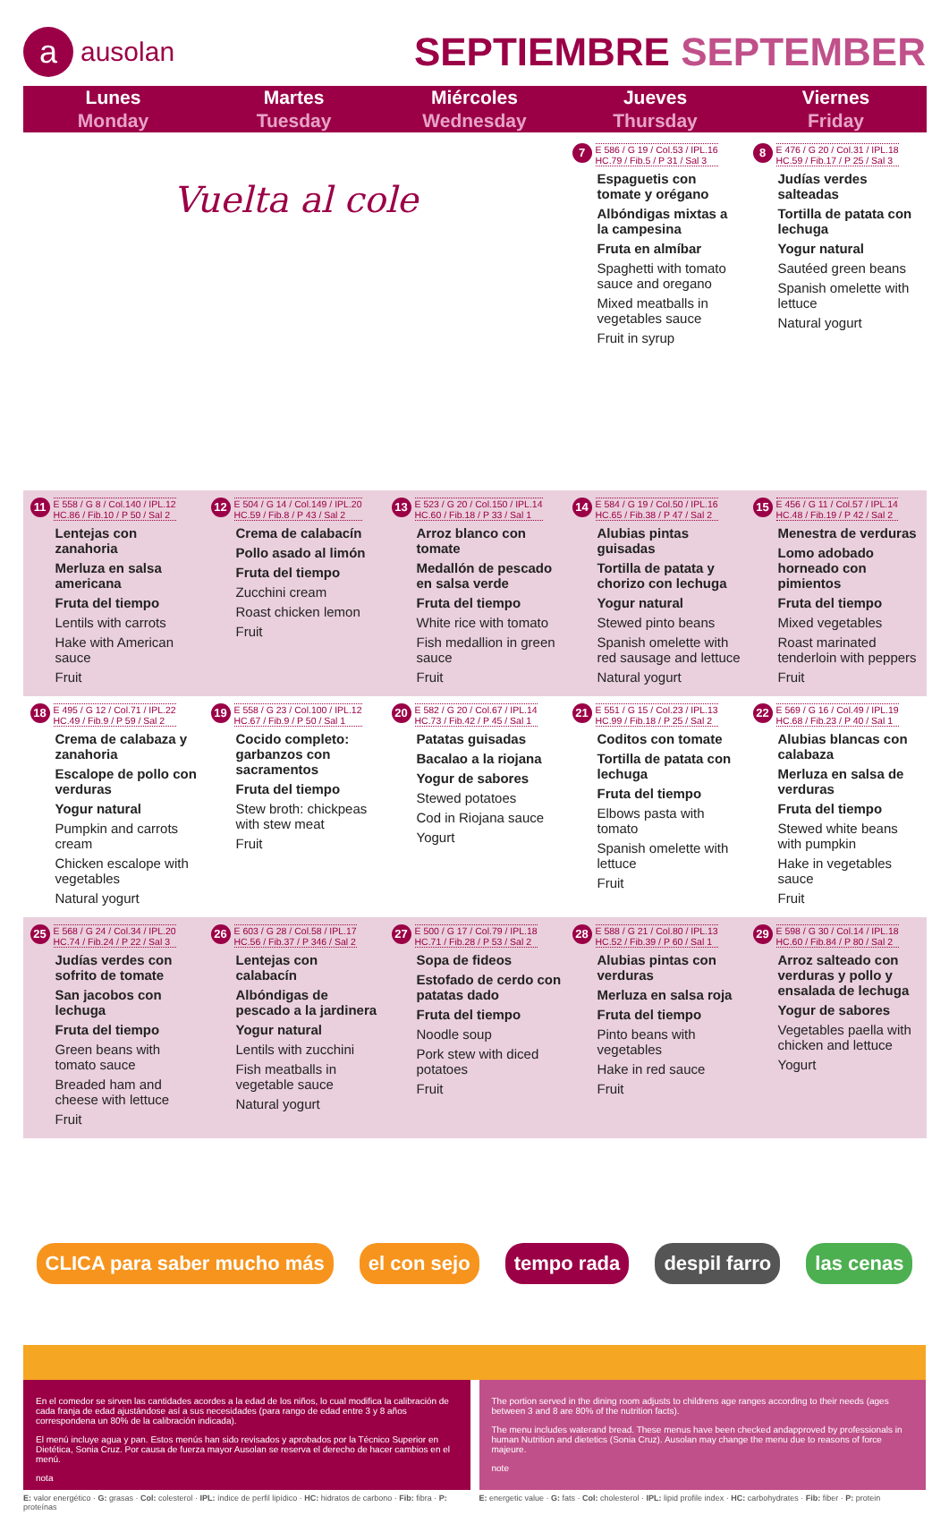aausolan
SEPTIEMBRE SEPTEMBER
| Lunes Monday | Martes Tuesday | Miércoles Wednesday | Jueves Thursday | Viernes Friday |
| --- | --- | --- | --- | --- |
| Vuelta al cole | | | 7 E 586 / G 19 / Col.53 / IPL.16 HC.79 / Fib.5 / P 31 / Sal 3 Espaguetis con tomate y orégano Albóndigas mixtas a la campesina Fruta en almíbar Spaghetti with tomato sauce and oregano Mixed meatballs in vegetables sauce Fruit in syrup | 8 E 476 / G 20 / Col.31 / IPL.18 HC.59 / Fib.17 / P 25 / Sal 3 Judías verdes salteadas Tortilla de patata con lechuga Yogur natural Sautéed green beans Spanish omelette with lettuce Natural yogurt |
| 11 E 558 / G 8 / Col.140 / IPL.12 HC.86 / Fib.10 / P 50 / Sal 2 Lentejas con zanahoria Merluza en salsa americana Fruta del tiempo Lentils with carrots Hake with American sauce Fruit | 12 E 504 / G 14 / Col.149 / IPL.20 HC.59 / Fib.8 / P 43 / Sal 2 Crema de calabacín Pollo asado al limón Fruta del tiempo Zucchini cream Roast chicken lemon Fruit | 13 E 523 / G 20 / Col.150 / IPL.14 HC.60 / Fib.18 / P 33 / Sal 1 Arroz blanco con tomate Medallón de pescado en salsa verde Fruta del tiempo White rice with tomato Fish medallion in green sauce Fruit | 14 E 584 / G 19 / Col.50 / IPL.16 HC.65 / Fib.38 / P 47 / Sal 2 Alubias pintas guisadas Tortilla de patata y chorizo con lechuga Yogur natural Stewed pinto beans Spanish omelette with red sausage and lettuce Natural yogurt | 15 E 456 / G 11 / Col.57 / IPL.14 HC.48 / Fib.19 / P 42 / Sal 2 Menestra de verduras Lomo adobado horneado con pimientos Fruta del tiempo Mixed vegetables Roast marinated tenderloin with peppers Fruit |
| 18 E 495 / G 12 / Col.71 / IPL.22 HC.49 / Fib.9 / P 59 / Sal 2 Crema de calabaza y zanahoria Escalope de pollo con verduras Yogur natural Pumpkin and carrots cream Chicken escalope with vegetables Natural yogurt | 19 E 558 / G 23 / Col.100 / IPL.12 HC.67 / Fib.9 / P 50 / Sal 1 Cocido completo: garbanzos con sacramentos Fruta del tiempo Stew broth: chickpeas with stew meat Fruit | 20 E 582 / G 20 / Col.67 / IPL.14 HC.73 / Fib.42 / P 45 / Sal 1 Patatas guisadas Bacalao a la riojana Yogur de sabores Stewed potatoes Cod in Riojana sauce Yogurt | 21 E 551 / G 15 / Col.23 / IPL.13 HC.99 / Fib.18 / P 25 / Sal 2 Coditos con tomate Tortilla de patata con lechuga Fruta del tiempo Elbows pasta with tomato Spanish omelette with lettuce Fruit | 22 E 569 / G 16 / Col.49 / IPL.19 HC.68 / Fib.23 / P 40 / Sal 1 Alubias blancas con calabaza Merluza en salsa de verduras Fruta del tiempo Stewed white beans with pumpkin Hake in vegetables sauce Fruit |
| 25 E 568 / G 24 / Col.34 / IPL.20 HC.74 / Fib.24 / P 22 / Sal 3 Judías verdes con sofrito de tomate San jacobos con lechuga Fruta del tiempo Green beans with tomato sauce Breaded ham and cheese with lettuce Fruit | 26 E 603 / G 28 / Col.58 / IPL.17 HC.56 / Fib.37 / P 346 / Sal 2 Lentejas con calabacín Albóndigas de pescado a la jardinera Yogur natural Lentils with zucchini Fish meatballs in vegetable sauce Natural yogurt | 27 E 500 / G 17 / Col.79 / IPL.18 HC.71 / Fib.28 / P 53 / Sal 2 Sopa de fideos Estofado de cerdo con patatas dado Fruta del tiempo Noodle soup Pork stew with diced potatoes Fruit | 28 E 588 / G 21 / Col.80 / IPL.13 HC.52 / Fib.39 / P 60 / Sal 1 Alubias pintas con verduras Merluza en salsa roja Fruta del tiempo Pinto beans with vegetables Hake in red sauce Fruit | 29 E 598 / G 30 / Col.14 / IPL.18 HC.60 / Fib.84 / P 80 / Sal 2 Arroz salteado con verduras y pollo y ensalada de lechuga Yogur de sabores Vegetables paella with chicken and lettuce Yogurt |
CLICA para saber mucho más el con sejo tempo rada despil farro las cenas
En el comedor se sirven las cantidades acordes a la edad de los niños, lo cual modifica la calibración de cada franja de edad ajustándose así a sus necesidades (para rango de edad entre 3 y 8 años correspondena un 80% de la calibración indicada).
El menú incluye agua y pan. Estos menús han sido revisados y aprobados por la Técnico Superior en Dietética, Sonia Cruz. Por causa de fuerza mayor Ausolan se reserva el derecho de hacer cambios en el menú.
nota
The portion served in the dining room adjusts to childrens age ranges according to their needs (ages between 3 and 8 are 80% of the nutrition facts).
The menu includes waterand bread. These menus have been checked andapproved by professionals in human Nutrition and dietetics (Sonia Cruz). Ausolan may change the menu due to reasons of force majeure.
note
E: valor energético · G: grasas · Col: colesterol · IPL: índice de perfil lipídico · HC: hidratos de carbono · Fib: fibra · P: proteínas
E: energetic value · G: fats · Col: cholesterol · IPL: lipid profile index · HC: carbohydrates · Fib: fiber · P: protein